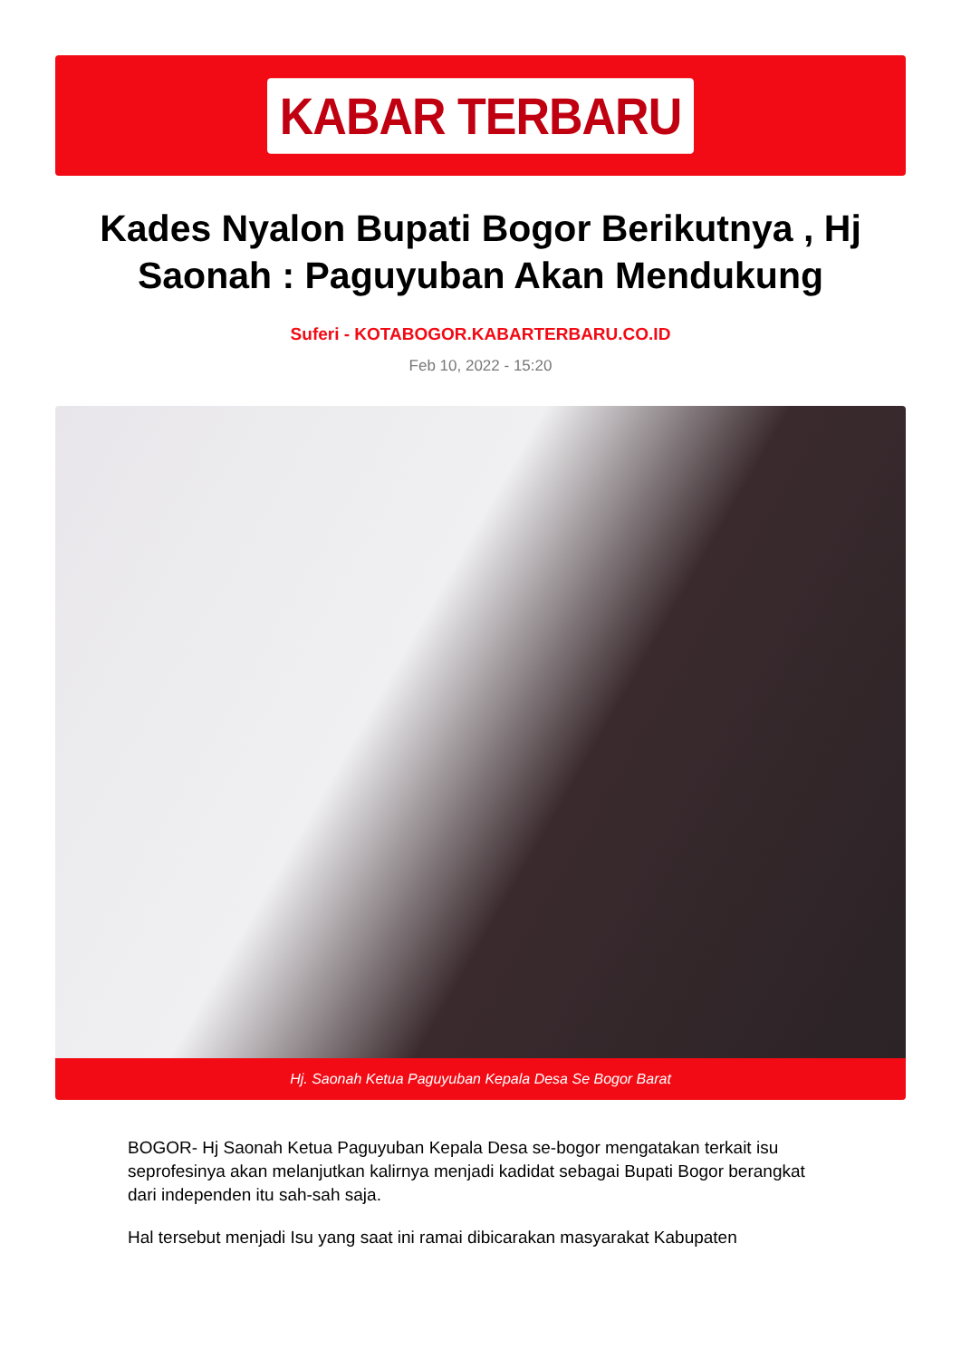KABAR TERBARU
Kades Nyalon Bupati Bogor Berikutnya , Hj Saonah : Paguyuban Akan Mendukung
Suferi - KOTABOGOR.KABARTERBARU.CO.ID
Feb 10, 2022 - 15:20
Hj. Saonah Ketua Paguyuban Kepala Desa Se Bogor Barat
BOGOR- Hj Saonah Ketua Paguyuban Kepala Desa se-bogor mengatakan terkait isu seprofesinya akan melanjutkan kalirnya menjadi kadidat sebagai Bupati Bogor berangkat dari independen itu sah-sah saja.
Hal tersebut menjadi Isu yang saat ini ramai dibicarakan masyarakat Kabupaten